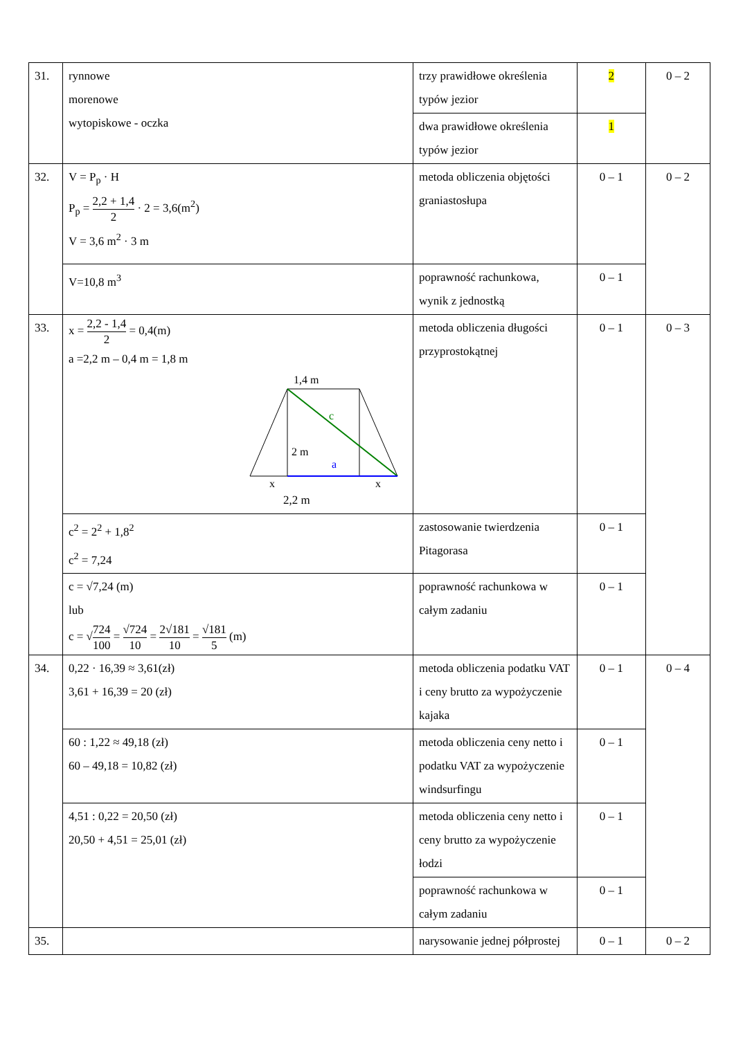| 31. | rynnowe morenowe wytopiskowe - oczka | trzy prawidłowe określenia typów jezior | 2 | 0 – 2 |
| | | dwa prawidłowe określenia typów jezior | 1 | |
| 32. | V = P<sub>p</sub> · H P<sub>p</sub> = 2,2 + 1,4 2 · 2 = 3,6(m<sup>2</sup>) V = 3,6 m<sup>2</sup> · 3 m | metoda obliczenia objętości graniastosłupa | 0 – 1 | 0 – 2 |
| | V=10,8 m<sup>3</sup> | poprawność rachunkowa, wynik z jednostką | 0 – 1 | |
| 33. | x = 2,2 - 1,4 2 = 0,4(m) a =2,2 m – 0,4 m = 1,8 m 1,4 m c 2 m a x x 2,2 m | metoda obliczenia długości przyprostokątnej | 0 – 1 | 0 – 3 |
| | c<sup>2</sup> = 2<sup>2</sup> + 1,8<sup>2</sup> c<sup>2</sup> = 7,24 | zastosowanie twierdzenia Pitagorasa | 0 – 1 | |
| | c = √7,24 (m) lub c = √ 724 100 = √724 10 = 2√181 10 = √181 5 (m) | poprawność rachunkowa w całym zadaniu | 0 – 1 | |
| 34. | 0,22 · 16,39 ≈ 3,61(zł) 3,61 + 16,39 = 20 (zł) | metoda obliczenia podatku VAT i ceny brutto za wypożyczenie kajaka | 0 – 1 | 0 – 4 |
| | 60 : 1,22 ≈ 49,18 (zł) 60 – 49,18 = 10,82 (zł) | metoda obliczenia ceny netto i podatku VAT za wypożyczenie windsurfingu | 0 – 1 | |
| | 4,51 : 0,22 = 20,50 (zł) 20,50 + 4,51 = 25,01 (zł) | metoda obliczenia ceny netto i ceny brutto za wypożyczenie łodzi | 0 – 1 | |
| | | poprawność rachunkowa w całym zadaniu | 0 – 1 | |
| 35. | | narysowanie jednej półprostej | 0 – 1 | 0 – 2 |